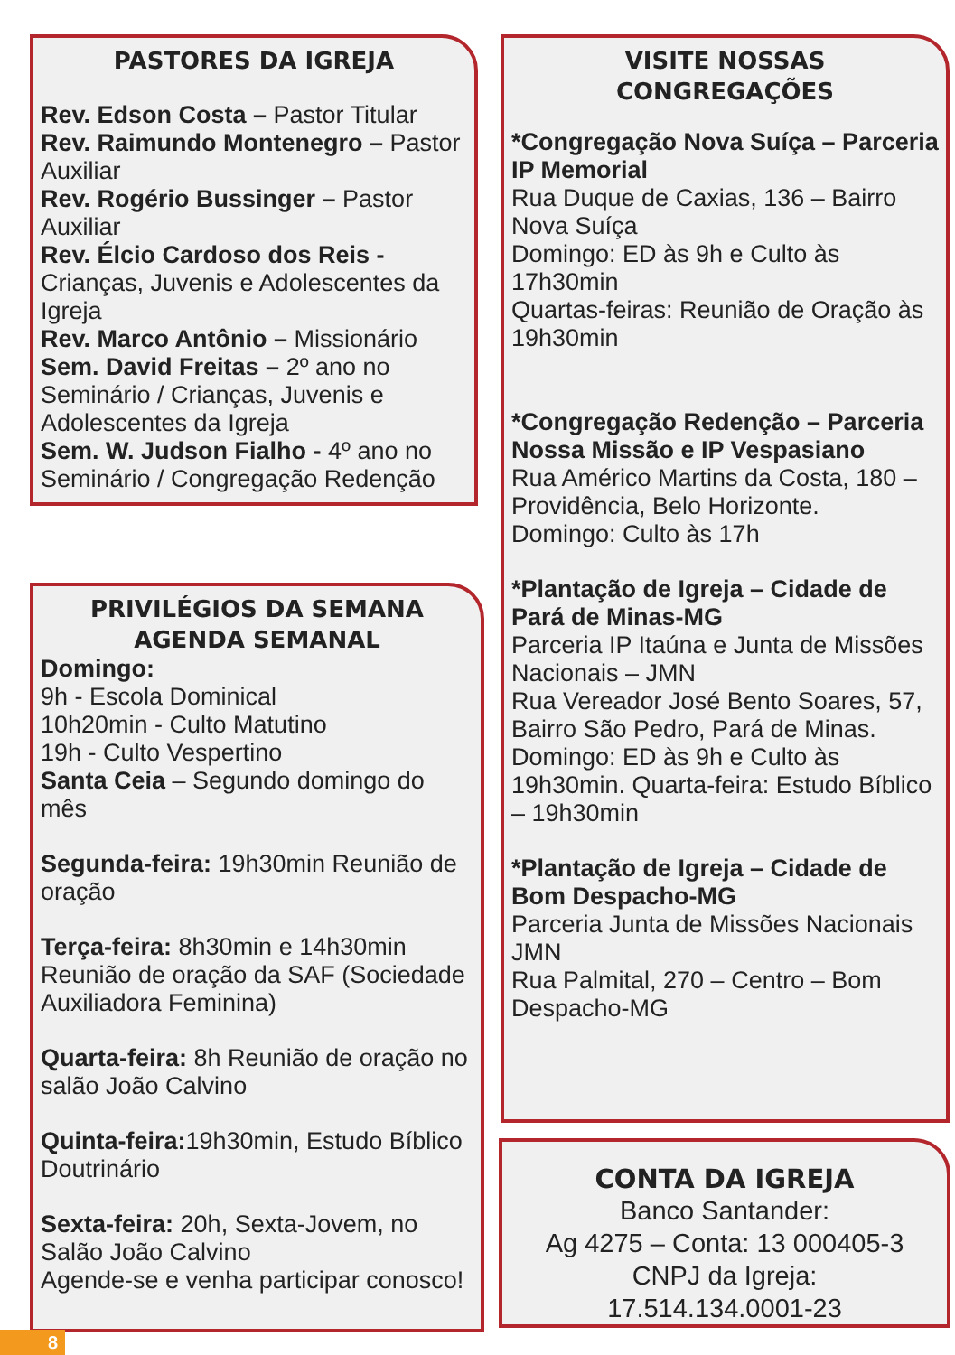PASTORES DA IGREJA
Rev. Edson Costa – Pastor Titular
Rev. Raimundo Montenegro – Pastor Auxiliar
Rev. Rogério Bussinger – Pastor Auxiliar
Rev. Élcio Cardoso dos Reis - Crianças, Juvenis e Adolescentes da Igreja
Rev. Marco Antônio – Missionário
Sem. David Freitas – 2º ano no Seminário / Crianças, Juvenis e Adolescentes da Igreja
Sem. W. Judson Fialho - 4º ano no Seminário / Congregação Redenção
PRIVILÉGIOS DA SEMANA
AGENDA SEMANAL
Domingo:
9h - Escola Dominical
10h20min - Culto Matutino
19h - Culto Vespertino
Santa Ceia – Segundo domingo do mês
Segunda-feira: 19h30min Reunião de oração
Terça-feira: 8h30min e 14h30min Reunião de oração da SAF (Sociedade Auxiliadora Feminina)
Quarta-feira: 8h Reunião de oração no salão João Calvino
Quinta-feira: 19h30min, Estudo Bíblico Doutrinário
Sexta-feira: 20h, Sexta-Jovem, no Salão João Calvino
Agende-se e venha participar conosco!
VISITE NOSSAS
CONGREGAÇÕES
*Congregação Nova Suíça – Parceria IP Memorial
Rua Duque de Caxias, 136 – Bairro Nova Suíça
Domingo: ED às 9h e Culto às 17h30min
Quartas-feiras: Reunião de Oração às 19h30min
*Congregação Redenção – Parceria Nossa Missão e IP Vespasiano
Rua Américo Martins da Costa, 180 – Providência, Belo Horizonte.
Domingo: Culto às 17h
*Plantação de Igreja – Cidade de Pará de Minas-MG
Parceria IP Itaúna e Junta de Missões Nacionais – JMN
Rua Vereador José Bento Soares, 57, Bairro São Pedro, Pará de Minas.
Domingo: ED às 9h e Culto às 19h30min. Quarta-feira: Estudo Bíblico – 19h30min
*Plantação de Igreja – Cidade de Bom Despacho-MG
Parceria Junta de Missões Nacionais JMN
Rua Palmital, 270 – Centro – Bom Despacho-MG
CONTA DA IGREJA
Banco Santander:
Ag 4275 – Conta: 13 000405-3
CNPJ da Igreja:
17.514.134.0001-23
8